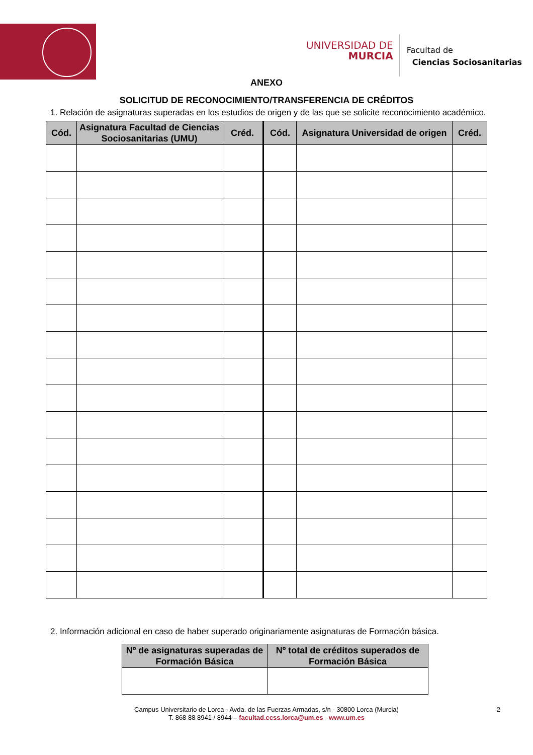UNIVERSIDAD DE
MURCIA
Facultad de
Ciencias Sociosanitarias
ANEXO
SOLICITUD DE RECONOCIMIENTO/TRANSFERENCIA DE CRÉDITOS
1. Relación de asignaturas superadas en los estudios de origen y de las que se solicite reconocimiento académico.
| Cód. | Asignatura Facultad de Ciencias Sociosanitarias (UMU) | Créd. | Cód. | Asignatura Universidad de origen | Créd. |
| --- | --- | --- | --- | --- | --- |
2. Información adicional en caso de haber superado originariamente asignaturas de Formación básica.
| Nº de asignaturas superadas de Formación Básica | Nº total de créditos superados de Formación Básica |
| --- | --- |
Campus Universitario de Lorca - Avda. de las Fuerzas Armadas, s/n - 30800 Lorca (Murcia)
T. 868 88 8941 / 8944 – facultad.ccss.lorca@um.es - www.um.es
2